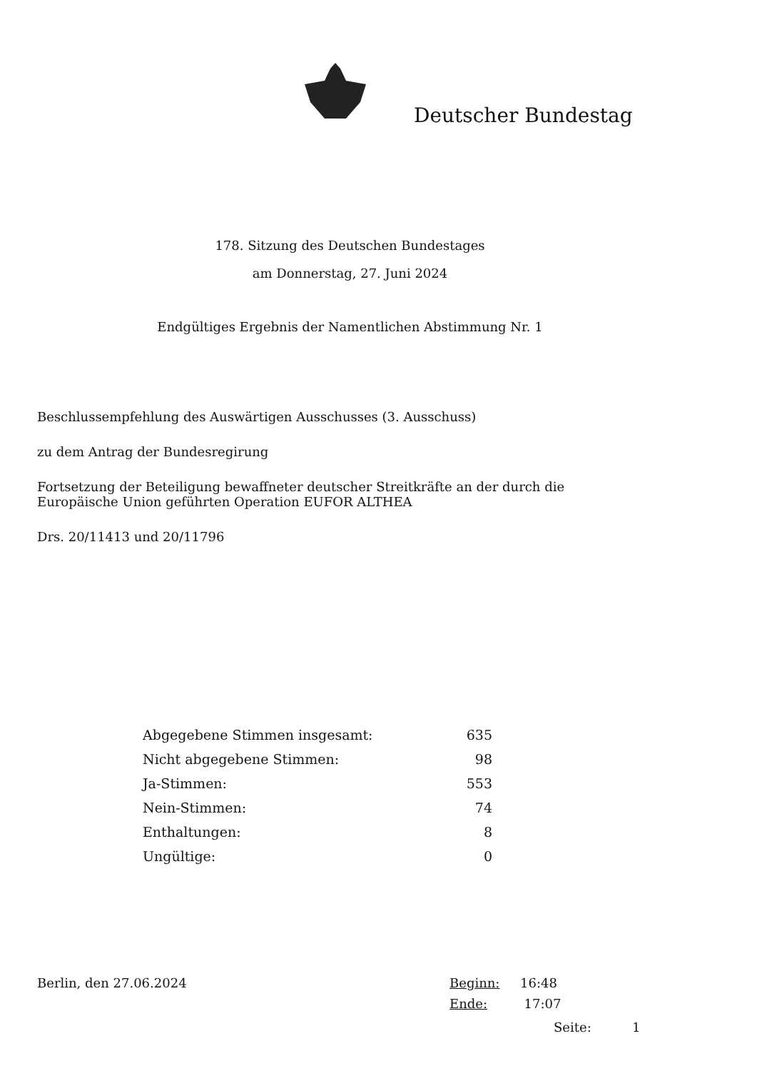Deutscher Bundestag
178. Sitzung des Deutschen Bundestages
am Donnerstag, 27. Juni 2024
Endgültiges Ergebnis der Namentlichen Abstimmung Nr. 1
Beschlussempfehlung des Auswärtigen Ausschusses (3. Ausschuss)
zu dem Antrag der Bundesregirung
Fortsetzung der Beteiligung bewaffneter deutscher Streitkräfte an der durch die
Europäische Union geführten Operation EUFOR ALTHEA
Drs. 20/11413 und 20/11796
| Abgegebene Stimmen insgesamt: | 635 |
| Nicht abgegebene Stimmen: | 98 |
| Ja-Stimmen: | 553 |
| Nein-Stimmen: | 74 |
| Enthaltungen: | 8 |
| Ungültige: | 0 |
Berlin, den 27.06.2024 Beginn: 16:48
Ende: 17:07
Seite: 1